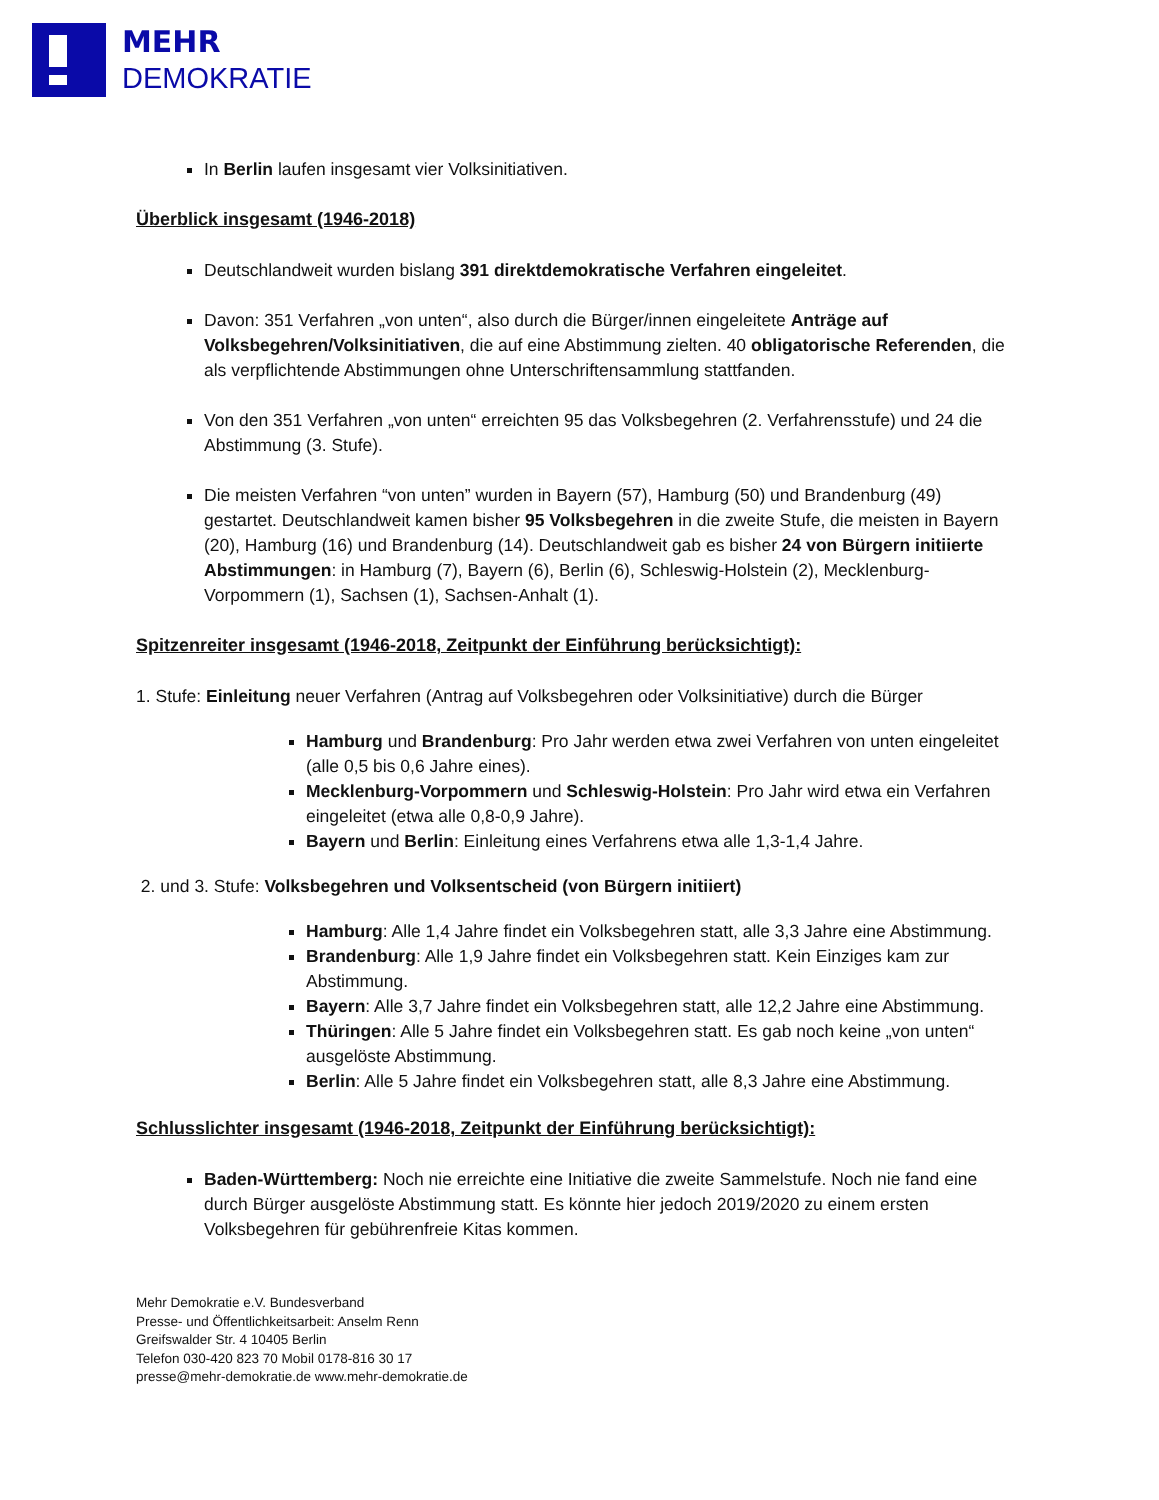MEHR
DEMOKRATIE
In Berlin laufen insgesamt vier Volksinitiativen.
Überblick insgesamt (1946-2018)
Deutschlandweit wurden bislang 391 direktdemokratische Verfahren eingeleitet.
Davon: 351 Verfahren „von unten“, also durch die Bürger/innen eingeleitete Anträge auf Volksbegehren/Volksinitiativen, die auf eine Abstimmung zielten. 40 obligatorische Referenden, die als verpflichtende Abstimmungen ohne Unterschriftensammlung stattfanden.
Von den 351 Verfahren „von unten“ erreichten 95 das Volksbegehren (2. Verfahrensstufe) und 24 die Abstimmung (3. Stufe).
Die meisten Verfahren “von unten” wurden in Bayern (57), Hamburg (50) und Brandenburg (49) gestartet. Deutschlandweit kamen bisher 95 Volksbegehren in die zweite Stufe, die meisten in Bayern (20), Hamburg (16) und Brandenburg (14). Deutschlandweit gab es bisher 24 von Bürgern initiierte Abstimmungen: in Hamburg (7), Bayern (6), Berlin (6), Schleswig-Holstein (2), Mecklenburg-Vorpommern (1), Sachsen (1), Sachsen-Anhalt (1).
Spitzenreiter insgesamt (1946-2018, Zeitpunkt der Einführung berücksichtigt):
1. Stufe: Einleitung neuer Verfahren (Antrag auf Volksbegehren oder Volksinitiative) durch die Bürger
Hamburg und Brandenburg: Pro Jahr werden etwa zwei Verfahren von unten eingeleitet (alle 0,5 bis 0,6 Jahre eines).
Mecklenburg-Vorpommern und Schleswig-Holstein: Pro Jahr wird etwa ein Verfahren eingeleitet (etwa alle 0,8-0,9 Jahre).
Bayern und Berlin: Einleitung eines Verfahrens etwa alle 1,3-1,4 Jahre.
2. und 3. Stufe: Volksbegehren und Volksentscheid (von Bürgern initiiert)
Hamburg: Alle 1,4 Jahre findet ein Volksbegehren statt, alle 3,3 Jahre eine Abstimmung.
Brandenburg: Alle 1,9 Jahre findet ein Volksbegehren statt. Kein Einziges kam zur Abstimmung.
Bayern: Alle 3,7 Jahre findet ein Volksbegehren statt, alle 12,2 Jahre eine Abstimmung.
Thüringen: Alle 5 Jahre findet ein Volksbegehren statt. Es gab noch keine „von unten“ ausgelöste Abstimmung.
Berlin: Alle 5 Jahre findet ein Volksbegehren statt, alle 8,3 Jahre eine Abstimmung.
Schlusslichter insgesamt (1946-2018, Zeitpunkt der Einführung berücksichtigt):
Baden-Württemberg: Noch nie erreichte eine Initiative die zweite Sammelstufe. Noch nie fand eine durch Bürger ausgelöste Abstimmung statt. Es könnte hier jedoch 2019/2020 zu einem ersten Volksbegehren für gebührenfreie Kitas kommen.
Mehr Demokratie e.V. Bundesverband
Presse- und Öffentlichkeitsarbeit: Anselm Renn
Greifswalder Str. 4 10405 Berlin
Telefon 030-420 823 70 Mobil 0178-816 30 17
presse@mehr-demokratie.de www.mehr-demokratie.de